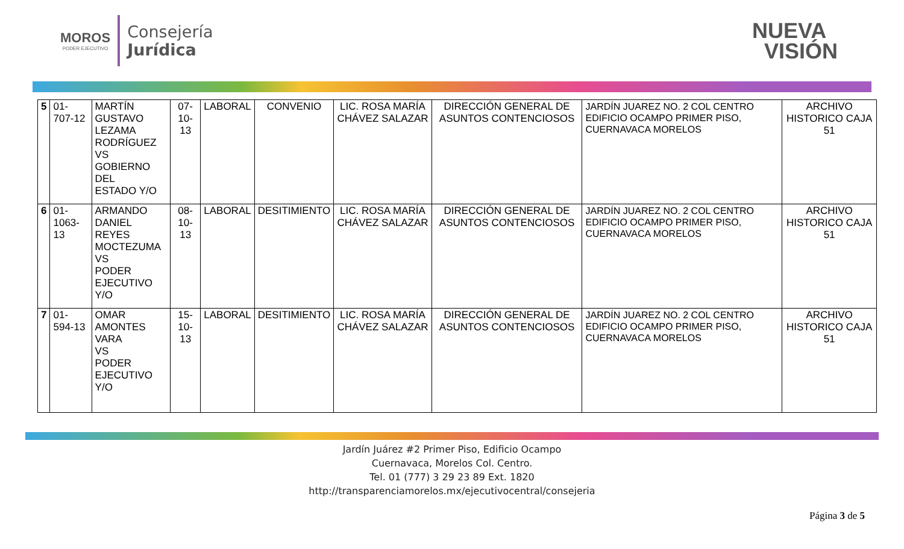MOROS
PODER EJECUTIVO
Consejería
Jurídica
NUEVA
VISIÓN
| 5 | 01-707-12 | MARTÍN GUSTAVO LEZAMA RODRÍGUEZ VS GOBIERNO DEL ESTADO Y/O | 07-10-13 | LABORAL | CONVENIO | LIC. ROSA MARÍA CHÁVEZ SALAZAR | DIRECCIÓN GENERAL DE ASUNTOS CONTENCIOSOS | JARDÍN JUAREZ NO. 2 COL CENTRO EDIFICIO OCAMPO PRIMER PISO, CUERNAVACA MORELOS | ARCHIVO HISTORICO CAJA 51 |
| 6 | 01-1063-13 | ARMANDO DANIEL REYES MOCTEZUMA VS PODER EJECUTIVO Y/O | 08-10-13 | LABORAL | DESITIMIENTO | LIC. ROSA MARÍA CHÁVEZ SALAZAR | DIRECCIÓN GENERAL DE ASUNTOS CONTENCIOSOS | JARDÍN JUAREZ NO. 2 COL CENTRO EDIFICIO OCAMPO PRIMER PISO, CUERNAVACA MORELOS | ARCHIVO HISTORICO CAJA 51 |
| 7 | 01-594-13 | OMAR AMONTES VARA VS PODER EJECUTIVO Y/O | 15-10-13 | LABORAL | DESITIMIENTO | LIC. ROSA MARÍA CHÁVEZ SALAZAR | DIRECCIÓN GENERAL DE ASUNTOS CONTENCIOSOS | JARDÍN JUAREZ NO. 2 COL CENTRO EDIFICIO OCAMPO PRIMER PISO, CUERNAVACA MORELOS | ARCHIVO HISTORICO CAJA 51 |
Jardín Juárez #2 Primer Piso, Edificio Ocampo
Cuernavaca, Morelos Col. Centro.
Tel. 01 (777) 3 29 23 89 Ext. 1820
http://transparenciamorelos.mx/ejecutivocentral/consejeria
Página 3 de 5